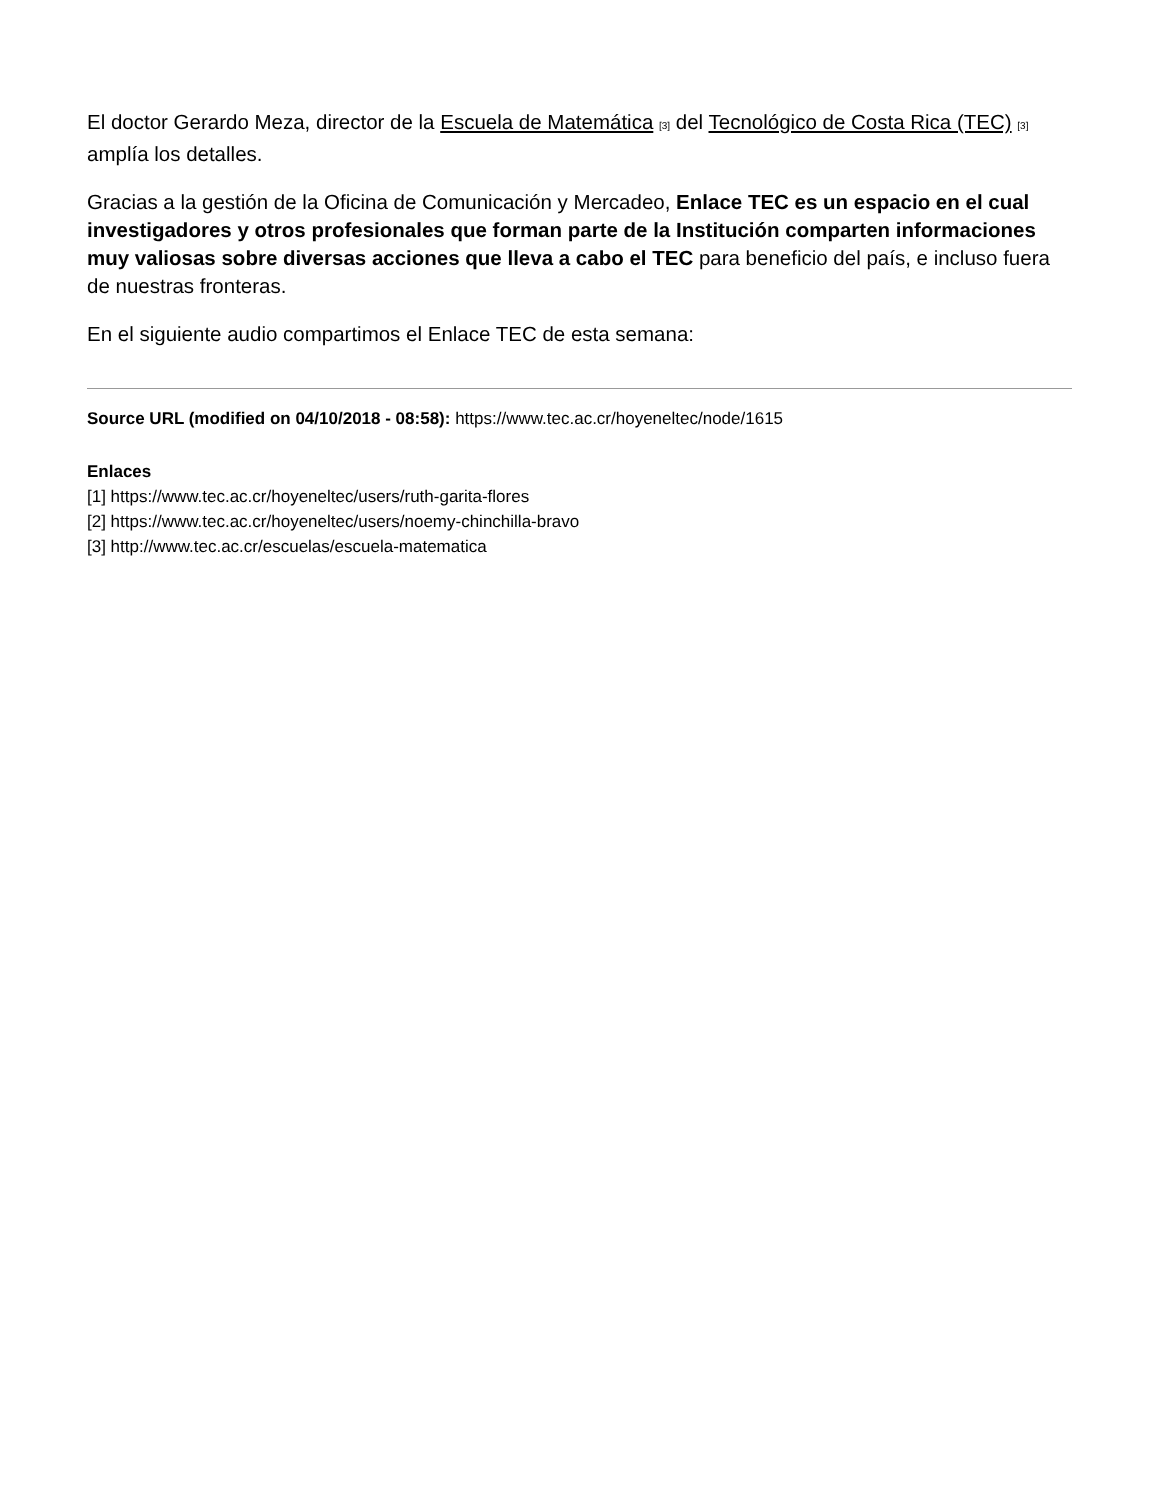El doctor Gerardo Meza, director de la Escuela de Matemática [3] del Tecnológico de Costa Rica (TEC) [3] amplía los detalles.
Gracias a la gestión de la Oficina de Comunicación y Mercadeo, Enlace TEC es un espacio en el cual investigadores y otros profesionales que forman parte de la Institución comparten informaciones muy valiosas sobre diversas acciones que lleva a cabo el TEC para beneficio del país, e incluso fuera de nuestras fronteras.
En el siguiente audio compartimos el Enlace TEC de esta semana:
Source URL (modified on 04/10/2018 - 08:58): https://www.tec.ac.cr/hoyeneltec/node/1615
Enlaces
[1] https://www.tec.ac.cr/hoyeneltec/users/ruth-garita-flores
[2] https://www.tec.ac.cr/hoyeneltec/users/noemy-chinchilla-bravo
[3] http://www.tec.ac.cr/escuelas/escuela-matematica